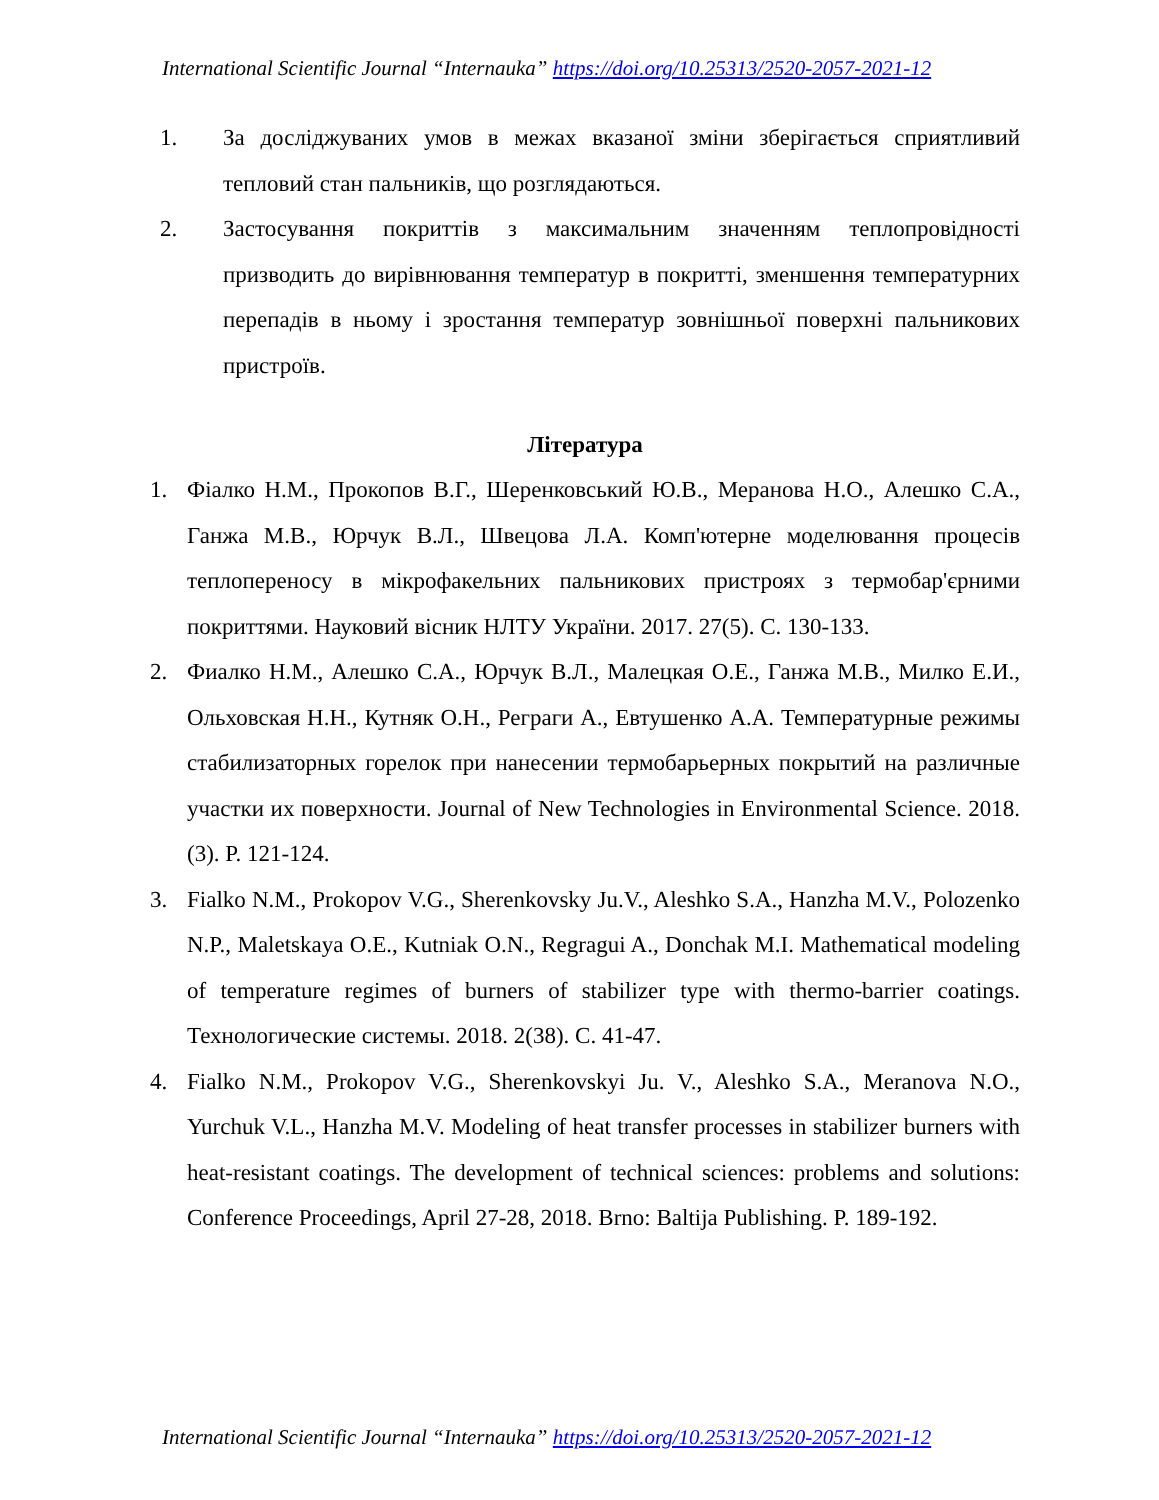International Scientific Journal “Internauka” https://doi.org/10.25313/2520-2057-2021-12
1. За досліджуваних умов в межах вказаної зміни зберігається сприятливий тепловий стан пальників, що розглядаються.
2. Застосування покриттів з максимальним значенням теплопровідності призводить до вирівнювання температур в покритті, зменшення температурних перепадів в ньому і зростання температур зовнішньої поверхні пальникових пристроїв.
Література
1. Фіалко Н.М., Прокопов В.Г., Шеренковський Ю.В., Меранова Н.О., Алешко С.А., Ганжа М.В., Юрчук В.Л., Швецова Л.А. Комп'ютерне моделювання процесів теплопереносу в мікрофакельних пальникових пристроях з термобар'єрними покриттями. Науковий вісник НЛТУ України. 2017. 27(5). С. 130-133.
2. Фиалко Н.М., Алешко С.А., Юрчук В.Л., Малецкая О.Е., Ганжа М.В., Милко Е.И., Ольховская Н.Н., Кутняк О.Н., Реграги А., Евтушенко А.А. Температурные режимы стабилизаторных горелок при нанесении термобарьерных покрытий на различные участки их поверхности. Journal of New Technologies in Environmental Science. 2018. (3). P. 121-124.
3. Fialko N.M., Prokopov V.G., Sherenkovsky Ju.V., Aleshko S.A., Hanzha M.V., Polozenko N.P., Maletskaya O.E., Kutniak O.N., Regragui A., Donchak M.I. Mathematical modeling of temperature regimes of burners of stabilizer type with thermo-barrier coatings. Технологические системы. 2018. 2(38). С. 41-47.
4. Fialko N.M., Prokopov V.G., Sherenkovskyi Ju. V., Aleshko S.A., Meranova N.O., Yurchuk V.L., Hanzha M.V. Modeling of heat transfer processes in stabilizer burners with heat-resistant coatings. The development of technical sciences: problems and solutions: Conference Proceedings, April 27-28, 2018. Brno: Baltija Publishing. P. 189-192.
International Scientific Journal “Internauka” https://doi.org/10.25313/2520-2057-2021-12